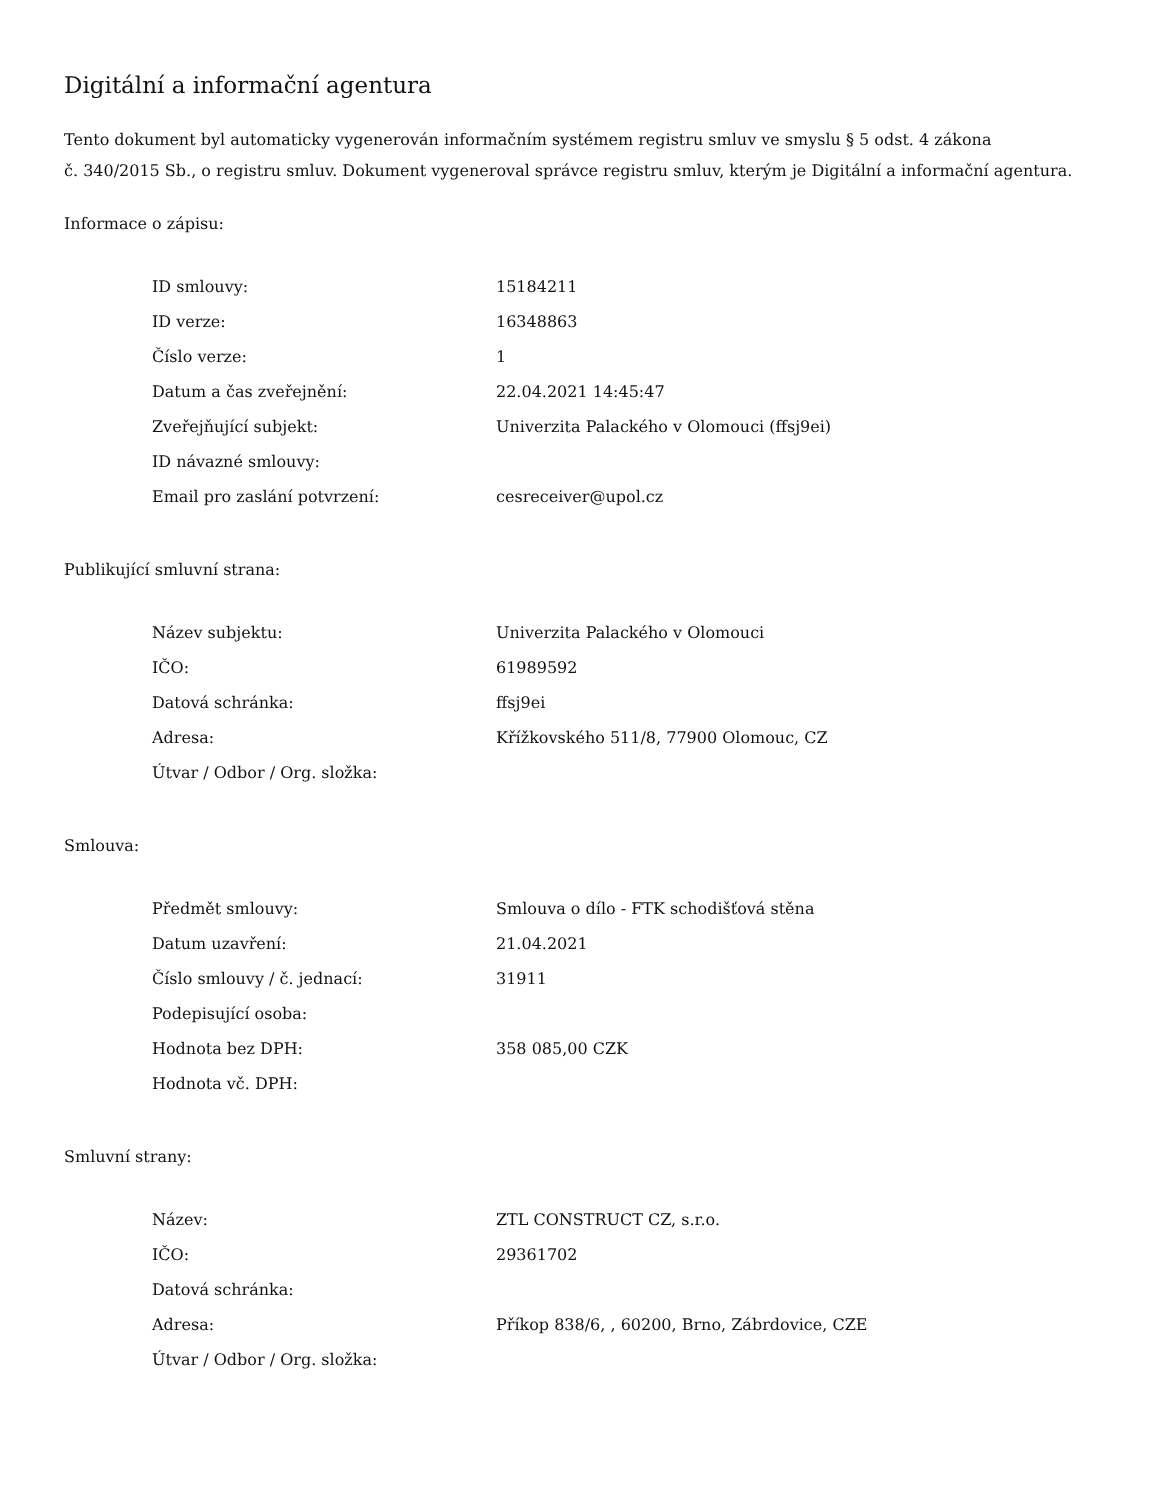Digitální a informační agentura
Tento dokument byl automaticky vygenerován informačním systémem registru smluv ve smyslu § 5 odst. 4 zákona
č. 340/2015 Sb., o registru smluv. Dokument vygeneroval správce registru smluv, kterým je Digitální a informační agentura.
Informace o zápisu:
| ID smlouvy: | 15184211 |
| ID verze: | 16348863 |
| Číslo verze: | 1 |
| Datum a čas zveřejnění: | 22.04.2021 14:45:47 |
| Zveřejňující subjekt: | Univerzita Palackého v Olomouci (ffsj9ei) |
| ID návazné smlouvy: | |
| Email pro zaslání potvrzení: | cesreceiver@upol.cz |
Publikující smluvní strana:
| Název subjektu: | Univerzita Palackého v Olomouci |
| IČO: | 61989592 |
| Datová schránka: | ffsj9ei |
| Adresa: | Křížkovského 511/8, 77900 Olomouc, CZ |
| Útvar / Odbor / Org. složka: | |
Smlouva:
| Předmět smlouvy: | Smlouva o dílo - FTK schodišťová stěna |
| Datum uzavření: | 21.04.2021 |
| Číslo smlouvy / č. jednací: | 31911 |
| Podepisující osoba: | |
| Hodnota bez DPH: | 358 085,00 CZK |
| Hodnota vč. DPH: | |
Smluvní strany:
| Název: | ZTL CONSTRUCT CZ, s.r.o. |
| IČO: | 29361702 |
| Datová schránka: | |
| Adresa: | Příkop 838/6, , 60200, Brno, Zábrdovice, CZE |
| Útvar / Odbor / Org. složka: | |